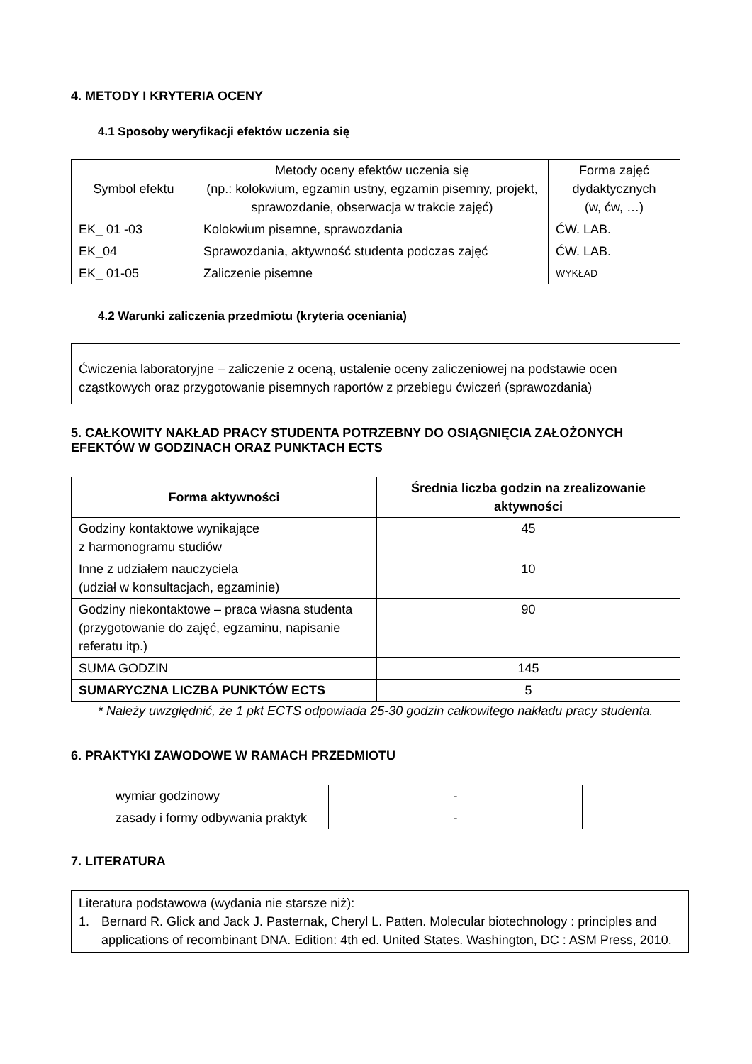4. METODY I KRYTERIA OCENY
4.1 Sposoby weryfikacji efektów uczenia się
| Symbol efektu | Metody oceny efektów uczenia się (np.: kolokwium, egzamin ustny, egzamin pisemny, projekt, sprawozdanie, obserwacja w trakcie zajęć) | Forma zajęć dydaktycznych (w, ćw, …) |
| --- | --- | --- |
| EK_ 01 -03 | Kolokwium pisemne, sprawozdania | ĆW. LAB. |
| EK_04 | Sprawozdania, aktywność studenta podczas zajęć | ĆW. LAB. |
| EK_ 01-05 | Zaliczenie pisemne | WYKŁAD |
4.2 Warunki zaliczenia przedmiotu (kryteria oceniania)
Ćwiczenia laboratoryjne – zaliczenie z oceną, ustalenie oceny zaliczeniowej na podstawie ocen cząstkowych oraz przygotowanie pisemnych raportów z przebiegu ćwiczeń (sprawozdania)
5. CAŁKOWITY NAKŁAD PRACY STUDENTA POTRZEBNY DO OSIĄGNIĘCIA ZAŁOŻONYCH EFEKTÓW W GODZINACH ORAZ PUNKTACH ECTS
| Forma aktywności | Średnia liczba godzin na zrealizowanie aktywności |
| --- | --- |
| Godziny kontaktowe wynikające z harmonogramu studiów | 45 |
| Inne z udziałem nauczyciela (udział w konsultacjach, egzaminie) | 10 |
| Godziny niekontaktowe – praca własna studenta (przygotowanie do zajęć, egzaminu, napisanie referatu itp.) | 90 |
| SUMA GODZIN | 145 |
| SUMARYCZNA LICZBA PUNKTÓW ECTS | 5 |
* Należy uwzględnić, że 1 pkt ECTS odpowiada 25-30 godzin całkowitego nakładu pracy studenta.
6. PRAKTYKI ZAWODOWE W RAMACH PRZEDMIOTU
| wymiar godzinowy | - |
| zasady i formy odbywania praktyk | - |
7. LITERATURA
Literatura podstawowa (wydania nie starsze niż):
1. Bernard R. Glick and Jack J. Pasternak, Cheryl L. Patten. Molecular biotechnology : principles and applications of recombinant DNA. Edition: 4th ed. United States. Washington, DC : ASM Press, 2010.